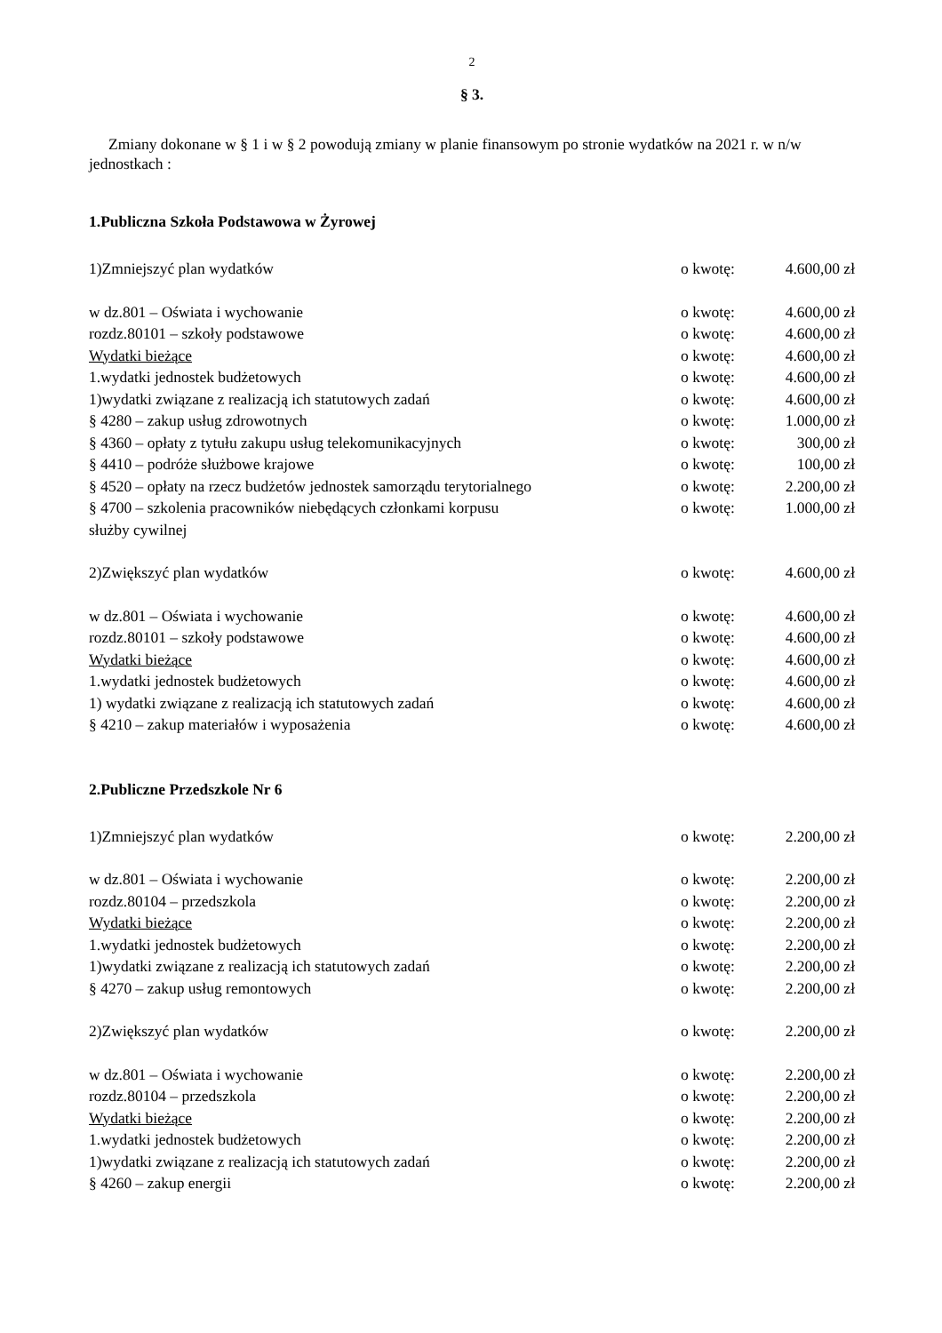2
§ 3.
Zmiany dokonane w § 1 i w § 2 powodują zmiany w planie finansowym po stronie wydatków na 2021 r. w n/w jednostkach :
1.Publiczna Szkoła Podstawowa w Żyrowej
1)Zmniejszyć plan wydatków o kwotę: 4.600,00 zł
w dz.801 – Oświata i wychowanie o kwotę: 4.600,00 zł
rozdz.80101 – szkoły podstawowe o kwotę: 4.600,00 zł
Wydatki bieżące o kwotę: 4.600,00 zł
1.wydatki jednostek budżetowych o kwotę: 4.600,00 zł
1)wydatki związane z realizacją ich statutowych zadań o kwotę: 4.600,00 zł
§ 4280 – zakup usług zdrowotnych o kwotę: 1.000,00 zł
§ 4360 – opłaty z tytułu zakupu usług telekomunikacyjnych o kwotę: 300,00 zł
§ 4410 – podróże służbowe krajowe o kwotę: 100,00 zł
§ 4520 – opłaty na rzecz budżetów jednostek samorządu terytorialnego o kwotę: 2.200,00 zł
§ 4700 – szkolenia pracowników niebędących członkami korpusu
służby cywilnej o kwotę: 1.000,00 zł
2)Zwiększyć plan wydatków o kwotę: 4.600,00 zł
w dz.801 – Oświata i wychowanie o kwotę: 4.600,00 zł
rozdz.80101 – szkoły podstawowe o kwotę: 4.600,00 zł
Wydatki bieżące o kwotę: 4.600,00 zł
1.wydatki jednostek budżetowych o kwotę: 4.600,00 zł
1) wydatki związane z realizacją ich statutowych zadań o kwotę: 4.600,00 zł
§ 4210 – zakup materiałów i wyposażenia o kwotę: 4.600,00 zł
2.Publiczne Przedszkole Nr 6
1)Zmniejszyć plan wydatków o kwotę: 2.200,00 zł
w dz.801 – Oświata i wychowanie o kwotę: 2.200,00 zł
rozdz.80104 – przedszkola o kwotę: 2.200,00 zł
Wydatki bieżące o kwotę: 2.200,00 zł
1.wydatki jednostek budżetowych o kwotę: 2.200,00 zł
1)wydatki związane z realizacją ich statutowych zadań o kwotę: 2.200,00 zł
§ 4270 – zakup usług remontowych o kwotę: 2.200,00 zł
2)Zwiększyć plan wydatków o kwotę: 2.200,00 zł
w dz.801 – Oświata i wychowanie o kwotę: 2.200,00 zł
rozdz.80104 – przedszkola o kwotę: 2.200,00 zł
Wydatki bieżące o kwotę: 2.200,00 zł
1.wydatki jednostek budżetowych o kwotę: 2.200,00 zł
1)wydatki związane z realizacją ich statutowych zadań o kwotę: 2.200,00 zł
§ 4260 – zakup energii o kwotę: 2.200,00 zł